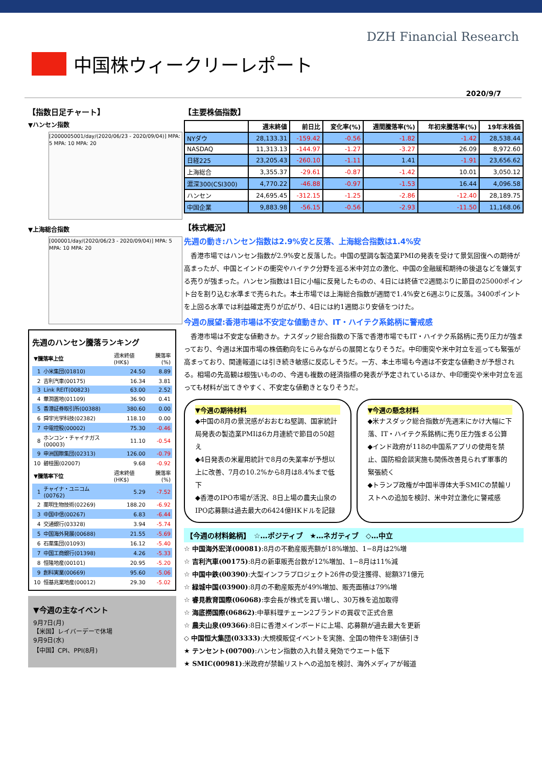DZH Financial Research
中国株ウィークリーレポート
2020/9/7
【指数日足チャート】
▼ハンセン指数
[2000005001/day/(2020/06/23 - 2020/09/04)] MPA: 5 MPA: 10 MPA: 20
▼上海総合指数
[000001/day/(2020/06/23 - 2020/09/04)] MPA: 5 MPA: 10 MPA: 20
先週のハンセン騰落ランキング
| ▼騰落率上位 | | 週末終値(HK$) | 騰落率(%) |
| 1 | 小米集団(01810) | 24.50 | 8.89 |
| 2 | 吉利汽車(00175) | 16.34 | 3.81 |
| 3 | Link REIT(00823) | 63.00 | 2.52 |
| 4 | 華潤置地(01109) | 36.90 | 0.41 |
| 5 | 香港証券取引所(00388) | 380.60 | 0.00 |
| 6 | 舜宇光学科技(02382) | 118.10 | 0.00 |
| 7 | 中電控股(00002) | 75.30 | -0.46 |
| 8 | ホンコン・チャイナガス(00003) | 11.10 | -0.54 |
| 9 | 申洲国際集団(02313) | 126.00 | -0.79 |
| 10 | 碧桂園(02007) | 9.68 | -0.92 |
| ▼騰落率下位 | | 週末終値(HK$) | 騰落率(%) |
| 1 | チャイナ・ユニコム(00762) | 5.29 | -7.52 |
| 2 | 薬明生物技術(02269) | 188.20 | -6.92 |
| 3 | 中国中信(00267) | 6.83 | -6.44 |
| 4 | 交通銀行(03328) | 3.94 | -5.74 |
| 5 | 中国海外発展(00688) | 21.55 | -5.69 |
| 6 | 石薬集団(01093) | 16.12 | -5.40 |
| 7 | 中国工商銀行(01398) | 4.26 | -5.33 |
| 8 | 恒隆地産(00101) | 20.95 | -5.20 |
| 9 | 創科実業(00669) | 95.60 | -5.06 |
| 10 | 恒基兆業地産(00012) | 29.30 | -5.02 |
▼今週の主なイベント
9月7日(月)
【米国】レイバーデーで休場
9月9日(水)
【中国】CPI、PPI(8月)
【主要株価指数】
| | 週末終値 | 前日比 | 変化率(%) | 週間騰落率(%) | 年初来騰落率(%) | 19年末株価 |
| --- | --- | --- | --- | --- | --- | --- |
| NYダウ | 28,133.31 | -159.42 | -0.56 | -1.82 | -1.42 | 28,538.44 |
| NASDAQ | 11,313.13 | -144.97 | -1.27 | -3.27 | 26.09 | 8,972.60 |
| 日経225 | 23,205.43 | -260.10 | -1.11 | 1.41 | -1.91 | 23,656.62 |
| 上海総合 | 3,355.37 | -29.61 | -0.87 | -1.42 | 10.01 | 3,050.12 |
| 滬深300(CSI300) | 4,770.22 | -46.88 | -0.97 | -1.53 | 16.44 | 4,096.58 |
| ハンセン | 24,695.45 | -312.15 | -1.25 | -2.86 | -12.40 | 28,189.75 |
| 中国企業 | 9,883.98 | -56.15 | -0.56 | -2.93 | -11.50 | 11,168.06 |
【株式概況】
先週の動き:ハンセン指数は2.9%安と反落、上海総合指数は1.4%安
　香港市場ではハンセン指数が2.9%安と反落した。中国の堅調な製造業PMIの発表を受けて景気回復への期待が高まったが、中国とインドの衝突やハイテク分野を巡る米中対立の激化、中国の金融緩和期待の後退などを嫌気する売りが強まった。ハンセン指数は1日に小幅に反発したものの、4日には終値で2週間ぶりに節目の25000ポイント台を割り込む水準まで売られた。本土市場では上海総合指数が週間で1.4%安と6週ぶりに反落。3400ポイントを上回る水準では利益確定売りが広がり、4日には約1週間ぶり安値をつけた。
今週の展望:香港市場は不安定な値動きか、IT・ハイテク系銘柄に警戒感
　香港市場は不安定な値動きか。ナスダック総合指数の下落で香港市場でもIT・ハイテク系銘柄に売り圧力が強まっており、今週は米国市場の株価動向をにらみながらの展開となりそうだ。中印衝突や米中対立を巡っても緊張が高まっており、関連報道には引き続き敏感に反応しそうだ。一方、本土市場も今週は不安定な値動きが予想される。相場の先高観は根強いものの、今週も複数の経済指標の発表が予定されているほか、中印衝突や米中対立を巡っても材料が出てきやすく、不安定な値動きとなりそうだ。
▼今週の期待材料
◆中国の8月の景況感がおおむね堅調、国家統計局発表の製造業PMIは6カ月連続で節目の50超え
◆4日発表の米雇用統計で8月の失業率が予想以上に改善、7月の10.2%から8月は8.4%まで低下
◆香港のIPO市場が活況、8日上場の農夫山泉のIPO応募額は過去最大の6424億HKドルを記録
▼今週の懸念材料
◆米ナスダック総合指数が先週末にかけ大幅に下落、IT・ハイテク系銘柄に売り圧力強まる公算
◆インド政府が118の中国系アプリの使用を禁止、国防相会談実施も関係改善見られず軍事的緊張続く
◆トランプ政権が中国半導体大手SMICの禁輸リストへの追加を検討、米中対立激化に警戒感
【今週の材料銘柄】　☆…ポジティブ　★…ネガティブ　◇…中立
☆ 中国海外宏洋(00081):8月の不動産販売額が18%増加、1−8月は2%増
☆ 吉利汽車(00175):8月の新車販売台数が12%増加、1−8月は11%減
☆ 中国中鉄(00390):大型インフラプロジェクト26件の受注獲得、総額371億元
☆ 緑城中国(03900):8月の不動産販売が49%増加、販売面積は79%増
☆ 睿見教育国際(06068):李会長が株式を買い増し、30万株を追加取得
☆ 海底撈国際(06862):中華料理チェーン2ブランドの買収で正式合意
☆ 農夫山泉(09366):8日に香港メインボードに上場、応募額が過去最大を更新
◇ 中国恒大集団(03333):大規模販促イベントを実施、全国の物件を3割値引き
★ テンセント(00700):ハンセン指数の入れ替え発効でウエート低下
★ SMIC(00981):米政府が禁輸リストへの追加を検討、海外メディアが報道